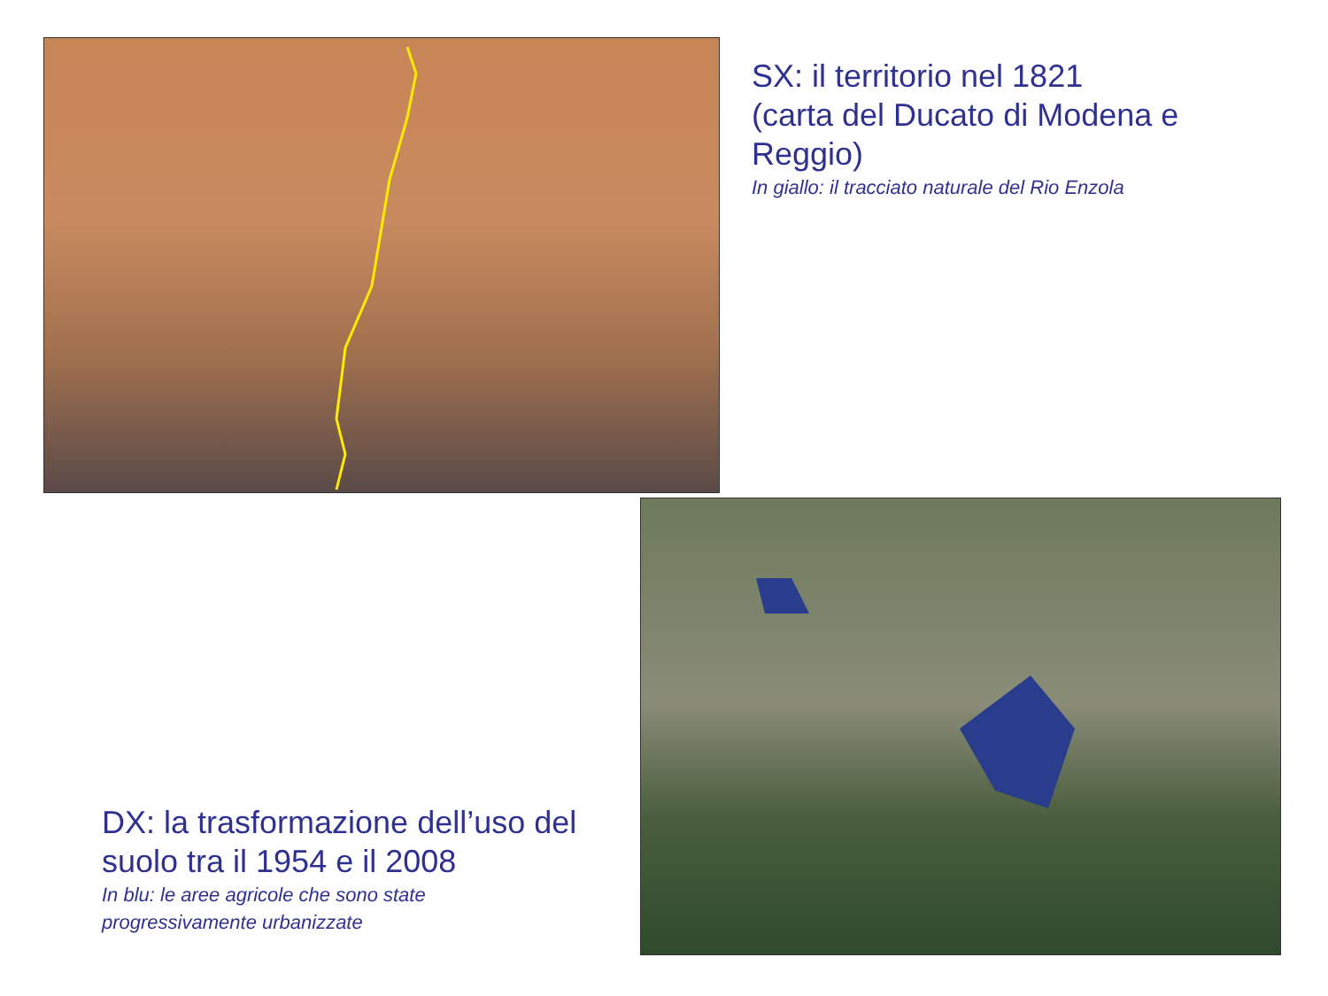SX: il territorio nel 1821
(carta del Ducato di Modena e
Reggio)
In giallo: il tracciato naturale del Rio Enzola
DX: la trasformazione dell’uso del
suolo tra il 1954 e il 2008
In blu: le aree agricole che sono state
progressivamente urbanizzate